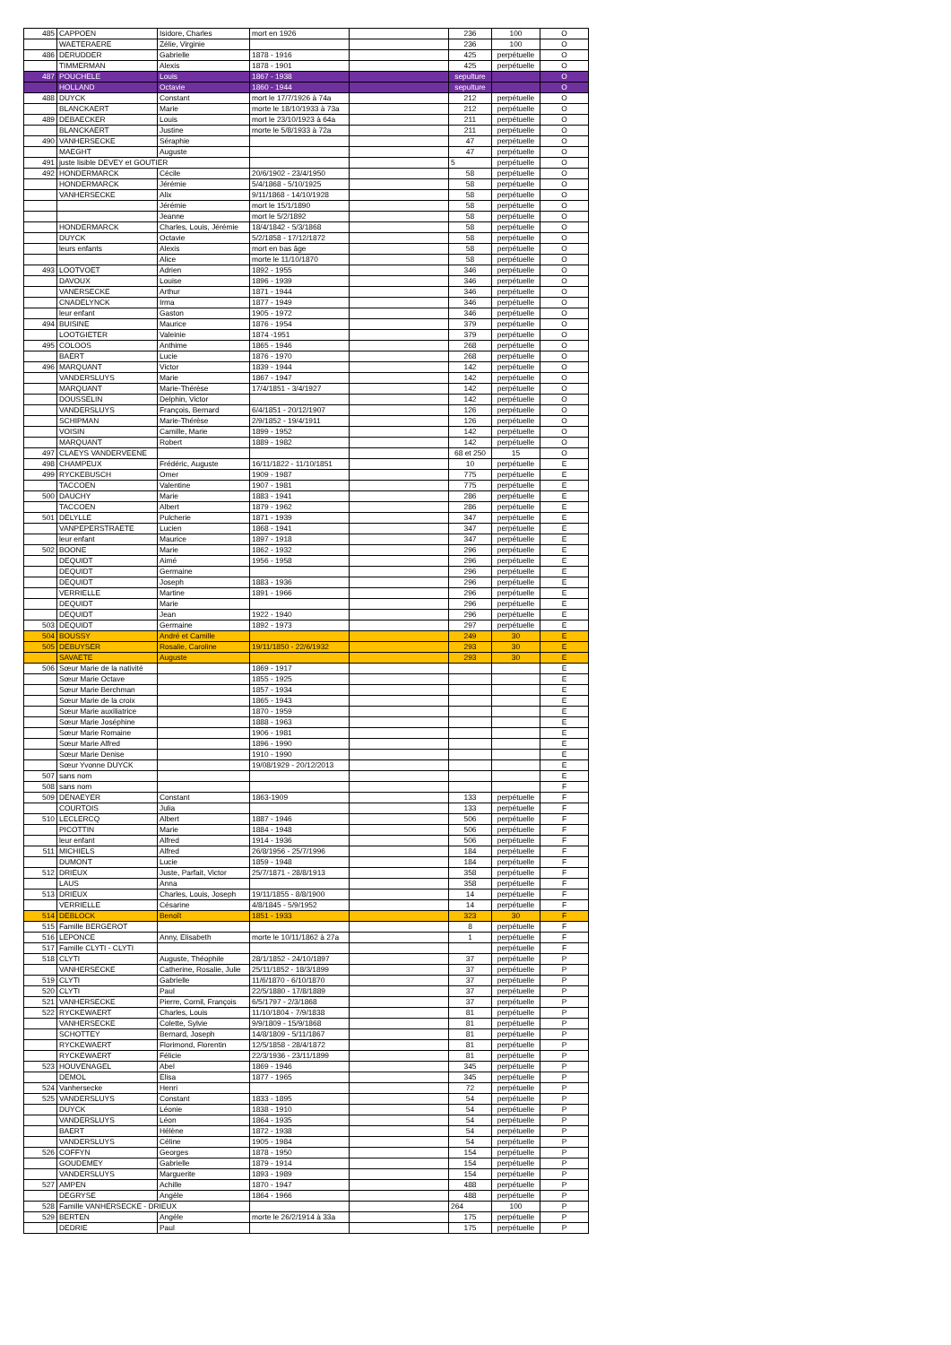| 485 | CAPPOEN | Isidore, Charles | mort en 1926 | | 236 | 100 | O |
| | WAETERAERE | Zélie, Virginie | | | 236 | 100 | O |
| 486 | DERUDDER | Gabrielle | 1878 - 1916 | | 425 | perpétuelle | O |
| | TIMMERMAN | Alexis | 1878 - 1901 | | 425 | perpétuelle | O |
| 487 | POUCHELE | Louis | 1867 - 1938 | | sepulture | | O |
| | HOLLAND | Octavie | 1860 - 1944 | | sepulture | | O |
| 488 | DUYCK | Constant | mort le 17/7/1926 à 74a | | 212 | perpétuelle | O |
| | BLANCKAERT | Marie | morte le 18/10/1933 à 73a | | 212 | perpétuelle | O |
| 489 | DEBAECKER | Louis | mort le 23/10/1923 à 64a | | 211 | perpétuelle | O |
| | BLANCKAERT | Justine | morte le 5/8/1933 à 72a | | 211 | perpétuelle | O |
| 490 | VANHERSECKE | Séraphie | | | 47 | perpétuelle | O |
| | MAEGHT | Auguste | | | 47 | perpétuelle | O |
| 491 | juste lisible DEVEY et GOUTIER | | | | 5 | perpétuelle | O |
| 492 | HONDERMARCK | Cécile | 20/6/1902 - 23/4/1950 | | 58 | perpétuelle | O |
| | HONDERMARCK | Jérémie | 5/4/1868 - 5/10/1925 | | 58 | perpétuelle | O |
| | VANHERSECKE | Alix | 9/11/1868 - 14/10/1928 | | 58 | perpétuelle | O |
| | | Jérémie | mort le 15/1/1890 | | 58 | perpétuelle | O |
| | | Jeanne | mort le 5/2/1892 | | 58 | perpétuelle | O |
| | HONDERMARCK | Charles, Louis, Jérémie | 18/4/1842 - 5/3/1868 | | 58 | perpétuelle | O |
| | DUYCK | Octavie | 5/2/1858 - 17/12/1872 | | 58 | perpétuelle | O |
| | leurs enfants | Alexis | mort en bas âge | | 58 | perpétuelle | O |
| | | Alice | morte le 11/10/1870 | | 58 | perpétuelle | O |
| 493 | LOOTVOET | Adrien | 1892 - 1955 | | 346 | perpétuelle | O |
| | DAVOUX | Louise | 1896 - 1939 | | 346 | perpétuelle | O |
| | VANERSECKE | Arthur | 1871 - 1944 | | 346 | perpétuelle | O |
| | CNADELYNCK | Irma | 1877 - 1949 | | 346 | perpétuelle | O |
| | leur enfant | Gaston | 1905 - 1972 | | 346 | perpétuelle | O |
| 494 | BUISINE | Maurice | 1876 - 1954 | | 379 | perpétuelle | O |
| | LOOTGIETER | Valeinie | 1874 -1951 | | 379 | perpétuelle | O |
| 495 | COLOOS | Anthime | 1865 - 1946 | | 268 | perpétuelle | O |
| | BAERT | Lucie | 1876 - 1970 | | 268 | perpétuelle | O |
| 496 | MARQUANT | Victor | 1839 - 1944 | | 142 | perpétuelle | O |
| | VANDERSLUYS | Marie | 1867 - 1947 | | 142 | perpétuelle | O |
| | MARQUANT | Marie-Thérèse | 17/4/1851 - 3/4/1927 | | 142 | perpétuelle | O |
| | DOUSSELIN | Delphin, Victor | | | 142 | perpétuelle | O |
| | VANDERSLUYS | François, Bernard | 6/4/1851 - 20/12/1907 | | 126 | perpétuelle | O |
| | SCHIPMAN | Marie-Thérèse | 2/9/1852 - 19/4/1911 | | 126 | perpétuelle | O |
| | VOISIN | Camille, Marie | 1899 - 1952 | | 142 | perpétuelle | O |
| | MARQUANT | Robert | 1889 - 1982 | | 142 | perpétuelle | O |
| 497 | CLAEYS VANDERVEENE | | | | 68 et 250 | 15 | O |
| 498 | CHAMPEUX | Frédéric, Auguste | 16/11/1822 - 11/10/1851 | | 10 | perpétuelle | E |
| 499 | RYCKEBUSCH | Omer | 1909 - 1987 | | 775 | perpétuelle | E |
| | TACCOEN | Valentine | 1907 - 1981 | | 775 | perpétuelle | E |
| 500 | DAUCHY | Marie | 1883 - 1941 | | 286 | perpétuelle | E |
| | TACCOEN | Albert | 1879 - 1962 | | 286 | perpétuelle | E |
| 501 | DELYLLE | Pulcherie | 1871 - 1939 | | 347 | perpétuelle | E |
| | VANPEPERSTRAETE | Lucien | 1868 - 1941 | | 347 | perpétuelle | E |
| | leur enfant | Maurice | 1897 - 1918 | | 347 | perpétuelle | E |
| 502 | BOONE | Marie | 1862 - 1932 | | 296 | perpétuelle | E |
| | DEQUIDT | Aimé | 1956 - 1958 | | 296 | perpétuelle | E |
| | DEQUIDT | Germaine | | | 296 | perpétuelle | E |
| | DEQUIDT | Joseph | 1883 - 1936 | | 296 | perpétuelle | E |
| | VERRIELLE | Martine | 1891 - 1966 | | 296 | perpétuelle | E |
| | DEQUIDT | Marie | | | 296 | perpétuelle | E |
| | DEQUIDT | Jean | 1922 - 1940 | | 296 | perpétuelle | E |
| 503 | DEQUIDT | Germaine | 1892 - 1973 | | 297 | perpétuelle | E |
| 504 | BOUSSY | André et Camille | | | 249 | 30 | E |
| 505 | DEBUYSER | Rosalie, Caroline | 19/11/1850 - 22/6/1932 | | 293 | 30 | E |
| | SAVAETE | Auguste | | | 293 | 30 | E |
| 506 | Sœur Marie de la nativité | | 1869 - 1917 | | | | E |
| | Sœur Marie Octave | | 1855 - 1925 | | | | E |
| | Sœur Marie Berchman | | 1857 - 1934 | | | | E |
| | Sœur Marie de la croix | | 1865 - 1943 | | | | E |
| | Sœur Marie auxiliatrice | | 1870 - 1959 | | | | E |
| | Sœur Marie Joséphine | | 1888 - 1963 | | | | E |
| | Sœur Marie Romaine | | 1906 - 1981 | | | | E |
| | Sœur Marie Alfred | | 1896 - 1990 | | | | E |
| | Sœur Marie Denise | | 1910 - 1990 | | | | E |
| | Sœur Yvonne DUYCK | | 19/08/1929 - 20/12/2013 | | | | E |
| 507 | sans nom | | | | | | E |
| 508 | sans nom | | | | | | F |
| 509 | DENAEYER | Constant | 1863-1909 | | 133 | perpétuelle | F |
| | COURTOIS | Julia | | | 133 | perpétuelle | F |
| 510 | LECLERCQ | Albert | 1887 - 1946 | | 506 | perpétuelle | F |
| | PICOTTIN | Marie | 1884 - 1948 | | 506 | perpétuelle | F |
| | leur enfant | Alfred | 1914 - 1936 | | 506 | perpétuelle | F |
| 511 | MICHIELS | Alfred | 26/8/1956 - 25/7/1996 | | 184 | perpétuelle | F |
| | DUMONT | Lucie | 1859 - 1948 | | 184 | perpétuelle | F |
| 512 | DRIEUX | Juste, Parfait, Victor | 25/7/1871 - 28/8/1913 | | 358 | perpétuelle | F |
| | LAUS | Anna | | | 358 | perpétuelle | F |
| 513 | DRIEUX | Charles, Louis, Joseph | 19/11/1855 - 8/8/1900 | | 14 | perpétuelle | F |
| | VERRIELLE | Césarine | 4/8/1845 - 5/9/1952 | | 14 | perpétuelle | F |
| 514 | DEBLOCK | Benoît | 1851 - 1933 | | 323 | 30 | F |
| 515 | Famille BERGEROT | | | | 8 | perpétuelle | F |
| 516 | LEPONCE | Anny, Elisabeth | morte le 10/11/1862 à 27a | | 1 | perpétuelle | F |
| 517 | Famille CLYTI - CLYTI | | | | | perpétuelle | F |
| 518 | CLYTI | Auguste, Théophile | 28/1/1852 - 24/10/1897 | | 37 | perpétuelle | P |
| | VANHERSECKE | Catherine, Rosalie, Julie | 25/11/1852 - 18/3/1899 | | 37 | perpétuelle | P |
| 519 | CLYTI | Gabrielle | 11/6/1870 - 6/10/1870 | | 37 | perpétuelle | P |
| 520 | CLYTI | Paul | 22/5/1880 - 17/8/1889 | | 37 | perpétuelle | P |
| 521 | VANHERSECKE | Pierre, Cornil, François | 6/5/1797 - 2/3/1868 | | 37 | perpétuelle | P |
| 522 | RYCKEWAERT | Charles, Louis | 11/10/1804 - 7/9/1838 | | 81 | perpétuelle | P |
| | VANHERSECKE | Colette, Sylvie | 9/9/1809 - 15/9/1868 | | 81 | perpétuelle | P |
| | SCHOTTEY | Bernard, Joseph | 14/8/1809 - 5/11/1867 | | 81 | perpétuelle | P |
| | RYCKEWAERT | Florimond, Florentin | 12/5/1858 - 28/4/1872 | | 81 | perpétuelle | P |
| | RYCKEWAERT | Félicie | 22/3/1936 - 23/11/1899 | | 81 | perpétuelle | P |
| 523 | HOUVENAGEL | Abel | 1869 - 1946 | | 345 | perpétuelle | P |
| | DEMOL | Elisa | 1877 - 1965 | | 345 | perpétuelle | P |
| 524 | Vanhersecke | Henri | | | 72 | perpétuelle | P |
| 525 | VANDERSLUYS | Constant | 1833 - 1895 | | 54 | perpétuelle | P |
| | DUYCK | Léonie | 1838 - 1910 | | 54 | perpétuelle | P |
| | VANDERSLUYS | Léon | 1864 - 1935 | | 54 | perpétuelle | P |
| | BAERT | Hélène | 1872 - 1938 | | 54 | perpétuelle | P |
| | VANDERSLUYS | Céline | 1905 - 1984 | | 54 | perpétuelle | P |
| 526 | COFFYN | Georges | 1878 - 1950 | | 154 | perpétuelle | P |
| | GOUDEMEY | Gabrielle | 1879 - 1914 | | 154 | perpétuelle | P |
| | VANDERSLUYS | Marguerite | 1893 - 1989 | | 154 | perpétuelle | P |
| 527 | AMPEN | Achille | 1870 - 1947 | | 488 | perpétuelle | P |
| | DEGRYSE | Angèle | 1864 - 1966 | | 488 | perpétuelle | P |
| 528 | Famille VANHERSECKE - DRIEUX | | | | 264 | 100 | P |
| 529 | BERTEN | Angèle | morte le 26/2/1914 à 33a | | 175 | perpétuelle | P |
| | DEDRIE | Paul | | | 175 | perpétuelle | P |